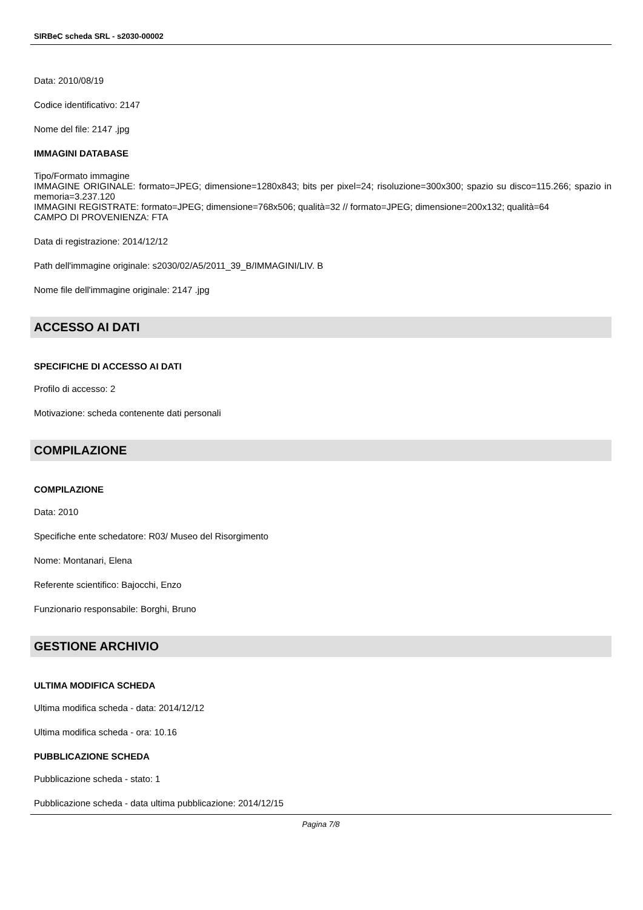SIRBeC scheda SRL - s2030-00002
Data: 2010/08/19
Codice identificativo: 2147
Nome del file: 2147 .jpg
IMMAGINI DATABASE
Tipo/Formato immagine
IMMAGINE ORIGINALE: formato=JPEG; dimensione=1280x843; bits per pixel=24; risoluzione=300x300; spazio su disco=115.266; spazio in memoria=3.237.120
IMMAGINI REGISTRATE: formato=JPEG; dimensione=768x506; qualità=32 // formato=JPEG; dimensione=200x132; qualità=64
CAMPO DI PROVENIENZA: FTA
Data di registrazione: 2014/12/12
Path dell'immagine originale: s2030/02/A5/2011_39_B/IMMAGINI/LIV. B
Nome file dell'immagine originale: 2147 .jpg
ACCESSO AI DATI
SPECIFICHE DI ACCESSO AI DATI
Profilo di accesso: 2
Motivazione: scheda contenente dati personali
COMPILAZIONE
COMPILAZIONE
Data: 2010
Specifiche ente schedatore: R03/ Museo del Risorgimento
Nome: Montanari, Elena
Referente scientifico: Bajocchi, Enzo
Funzionario responsabile: Borghi, Bruno
GESTIONE ARCHIVIO
ULTIMA MODIFICA SCHEDA
Ultima modifica scheda - data: 2014/12/12
Ultima modifica scheda - ora: 10.16
PUBBLICAZIONE SCHEDA
Pubblicazione scheda - stato: 1
Pubblicazione scheda - data ultima pubblicazione: 2014/12/15
Pagina 7/8